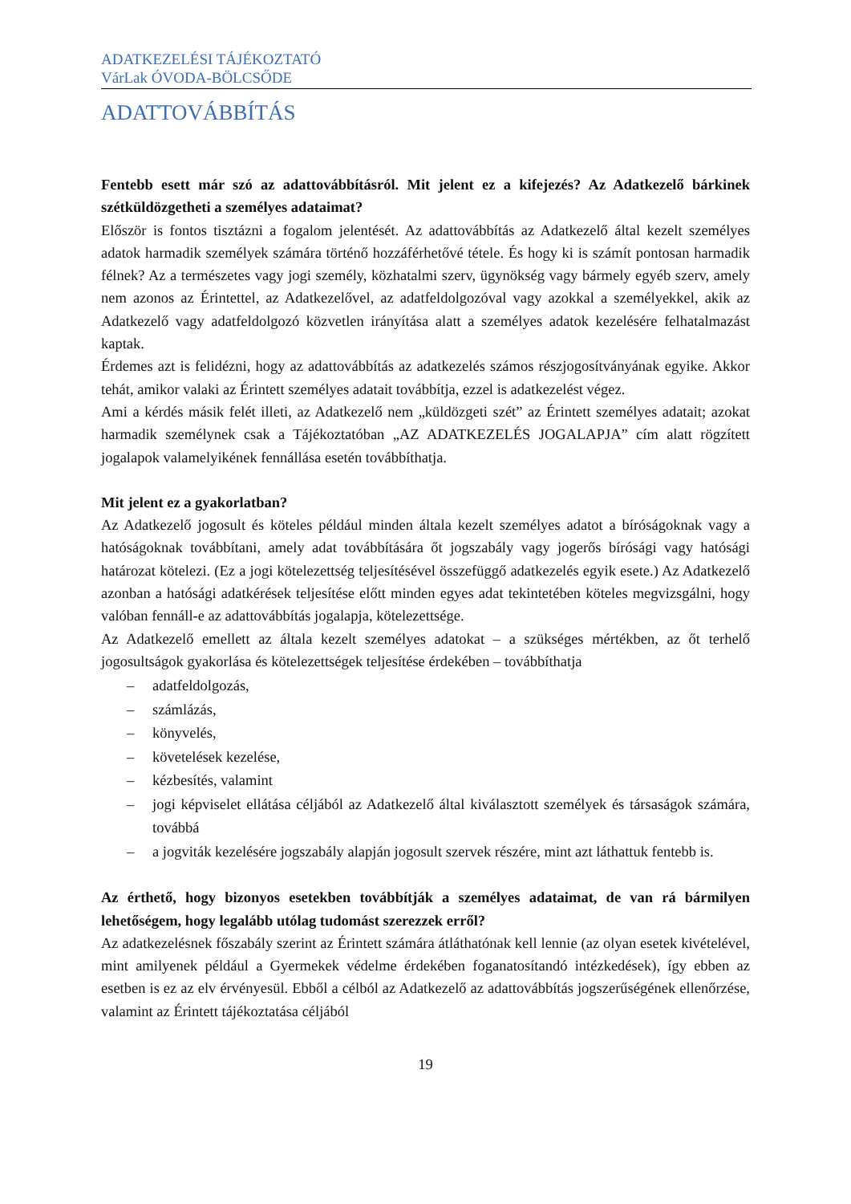ADATKEZELÉSI TÁJÉKOZTATÓ
VárLak ÓVODA-BÖLCSŐDE
ADATTOVÁBBÍTÁS
Fentebb esett már szó az adattovábbításról. Mit jelent ez a kifejezés? Az Adatkezelő bárkinek szétküldözgetheti a személyes adataimat?
Először is fontos tisztázni a fogalom jelentését. Az adattovábbítás az Adatkezelő által kezelt személyes adatok harmadik személyek számára történő hozzáférhetővé tétele. És hogy ki is számít pontosan harmadik félnek? Az a természetes vagy jogi személy, közhatalmi szerv, ügynökség vagy bármely egyéb szerv, amely nem azonos az Érintettel, az Adatkezelővel, az adatfeldolgozóval vagy azokkal a személyekkel, akik az Adatkezelő vagy adatfeldolgozó közvetlen irányítása alatt a személyes adatok kezelésére felhatalmazást kaptak.
Érdemes azt is felidézni, hogy az adattovábbítás az adatkezelés számos részjogosítványának egyike. Akkor tehát, amikor valaki az Érintett személyes adatait továbbítja, ezzel is adatkezelést végez.
Ami a kérdés másik felét illeti, az Adatkezelő nem „küldözgeti szét” az Érintett személyes adatait; azokat harmadik személynek csak a Tájékoztatóban „AZ ADATKEZELÉS JOGALAPJA” cím alatt rögzített jogalapok valamelyikének fennállása esetén továbbíthatja.
Mit jelent ez a gyakorlatban?
Az Adatkezelő jogosult és köteles például minden általa kezelt személyes adatot a bíróságoknak vagy a hatóságoknak továbbítani, amely adat továbbítására őt jogszabály vagy jogerős bírósági vagy hatósági határozat kötelezi. (Ez a jogi kötelezettség teljesítésével összefüggő adatkezelés egyik esete.) Az Adatkezelő azonban a hatósági adatkérések teljesítése előtt minden egyes adat tekintetében köteles megvizsgálni, hogy valóban fennáll-e az adattovábbítás jogalapja, kötelezettsége.
Az Adatkezelő emellett az általa kezelt személyes adatokat – a szükséges mértékben, az őt terhelő jogosultságok gyakorlása és kötelezettségek teljesítése érdekében – továbbíthatja
– adatfeldolgozás,
– számlázás,
– könyvelés,
– követelések kezelése,
– kézbesítés, valamint
– jogi képviselet ellátása céljából az Adatkezelő által kiválasztott személyek és társaságok számára, továbbá
– a jogviták kezelésére jogszabály alapján jogosult szervek részére, mint azt láthattuk fentebb is.
Az érthető, hogy bizonyos esetekben továbbítják a személyes adataimat, de van rá bármilyen lehetőségem, hogy legalább utólag tudomást szerezzek erről?
Az adatkezelésnek főszabály szerint az Érintett számára átláthatónak kell lennie (az olyan esetek kivételével, mint amilyenek például a Gyermekek védelme érdekében foganatosítandó intézkedések), így ebben az esetben is ez az elv érvényesül. Ebből a célból az Adatkezelő az adattovábbítás jogszerűségének ellenőrzése, valamint az Érintett tájékoztatása céljából
19